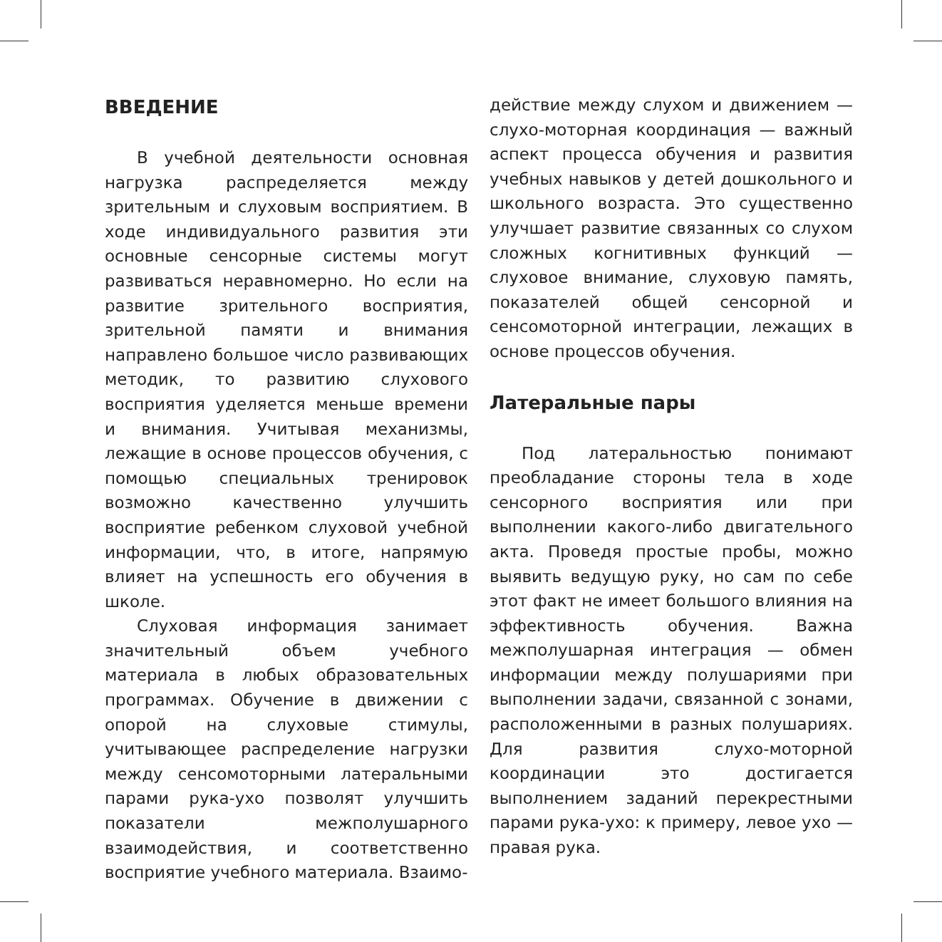ВВЕДЕНИЕ
В учебной деятельности основная нагрузка распределяется между зрительным и слуховым восприятием. В ходе индивидуального развития эти основные сенсорные системы могут развиваться неравномерно. Но если на развитие зрительного восприятия, зрительной памяти и внимания направлено большое число развивающих методик, то развитию слухового восприятия уделяется меньше времени и внимания. Учитывая механизмы, лежащие в основе процессов обучения, с помощью специальных тренировок возможно качественно улучшить восприятие ребенком слуховой учебной информации, что, в итоге, напрямую влияет на успешность его обучения в школе.
Слуховая информация занимает значительный объем учебного материала в любых образовательных программах. Обучение в движении с опорой на слуховые стимулы, учитывающее распределение нагрузки между сенсомоторными латеральными парами рука-ухо позволят улучшить показатели межполушарного взаимодействия, и соответственно восприятие учебного материала. Взаимо-
действие между слухом и движением — слухо-моторная координация — важный аспект процесса обучения и развития учебных навыков у детей дошкольного и школьного возраста. Это существенно улучшает развитие связанных со слухом сложных когнитивных функций — слуховое внимание, слуховую память, показателей общей сенсорной и сенсомоторной интеграции, лежащих в основе процессов обучения.
Латеральные пары
Под латеральностью понимают преобладание стороны тела в ходе сенсорного восприятия или при выполнении какого-либо двигательного акта. Проведя простые пробы, можно выявить ведущую руку, но сам по себе этот факт не имеет большого влияния на эффективность обучения. Важна межполушарная интеграция — обмен информации между полушариями при выполнении задачи, связанной с зонами, расположенными в разных полушариях. Для развития слухо-моторной координации это достигается выполнением заданий перекрестными парами рука-ухо: к примеру, левое ухо — правая рука.